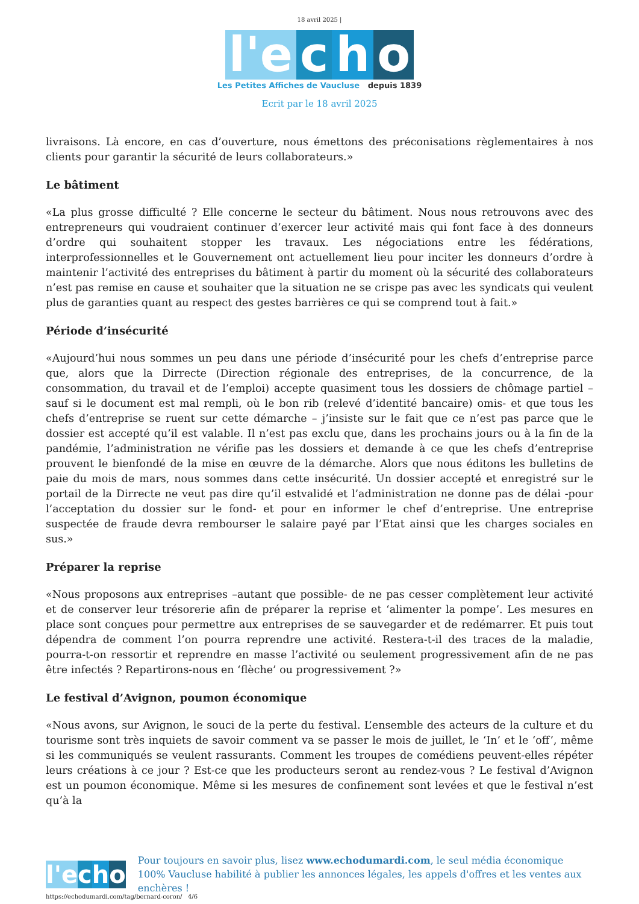18 avril 2025 |
l'e c h o
Les Petites Affiches de Vaucluse depuis 1839
Ecrit par le 18 avril 2025
livraisons. Là encore, en cas d’ouverture, nous émettons des préconisations règlementaires à nos clients pour garantir la sécurité de leurs collaborateurs.»
Le bâtiment
«La plus grosse difficulté ? Elle concerne le secteur du bâtiment. Nous nous retrouvons avec des entrepreneurs qui voudraient continuer d’exercer leur activité mais qui font face à des donneurs d’ordre qui souhaitent stopper les travaux. Les négociations entre les fédérations, interprofessionnelles et le Gouvernement ont actuellement lieu pour inciter les donneurs d’ordre à maintenir l’activité des entreprises du bâtiment à partir du moment où la sécurité des collaborateurs n’est pas remise en cause et souhaiter que la situation ne se crispe pas avec les syndicats qui veulent plus de garanties quant au respect des gestes barrières ce qui se comprend tout à fait.»
Période d’insécurité
«Aujourd’hui nous sommes un peu dans une période d’insécurité pour les chefs d’entreprise parce que, alors que la Dirrecte (Direction régionale des entreprises, de la concurrence, de la consommation, du travail et de l’emploi) accepte quasiment tous les dossiers de chômage partiel –sauf si le document est mal rempli, où le bon rib (relevé d’identité bancaire) omis- et que tous les chefs d’entreprise se ruent sur cette démarche – j’insiste sur le fait que ce n’est pas parce que le dossier est accepté qu’il est valable. Il n’est pas exclu que, dans les prochains jours ou à la fin de la pandémie, l’administration ne vérifie pas les dossiers et demande à ce que les chefs d’entreprise prouvent le bienfondé de la mise en œuvre de la démarche. Alors que nous éditons les bulletins de paie du mois de mars, nous sommes dans cette insécurité. Un dossier accepté et enregistré sur le portail de la Dirrecte ne veut pas dire qu’il estvalidé et l’administration ne donne pas de délai -pour l’acceptation du dossier sur le fond- et pour en informer le chef d’entreprise. Une entreprise suspectée de fraude devra rembourser le salaire payé par l’Etat ainsi que les charges sociales en sus.»
Préparer la reprise
«Nous proposons aux entreprises –autant que possible- de ne pas cesser complètement leur activité et de conserver leur trésorerie afin de préparer la reprise et ‘alimenter la pompe’. Les mesures en place sont conçues pour permettre aux entreprises de se sauvegarder et de redémarrer. Et puis tout dépendra de comment l’on pourra reprendre une activité. Restera-t-il des traces de la maladie, pourra-t-on ressortir et reprendre en masse l’activité ou seulement progressivement afin de ne pas être infectés ? Repartirons-nous en ‘flèche’ ou progressivement ?»
Le festival d’Avignon, poumon économique
«Nous avons, sur Avignon, le souci de la perte du festival. L’ensemble des acteurs de la culture et du tourisme sont très inquiets de savoir comment va se passer le mois de juillet, le ‘In’ et le ‘off’, même si les communiqués se veulent rassurants. Comment les troupes de comédiens peuvent-elles répéter leurs créations à ce jour ? Est-ce que les producteurs seront au rendez-vous ? Le festival d’Avignon est un poumon économique. Même si les mesures de confinement sont levées et que le festival n’est qu’à la
l'e cho
Pour toujours en savoir plus, lisez www.echodumardi.com, le seul média économique 100% Vaucluse habilité à publier les annonces légales, les appels d'offres et les ventes aux enchères !
https://echodumardi.com/tag/bernard-coron/ 4/6